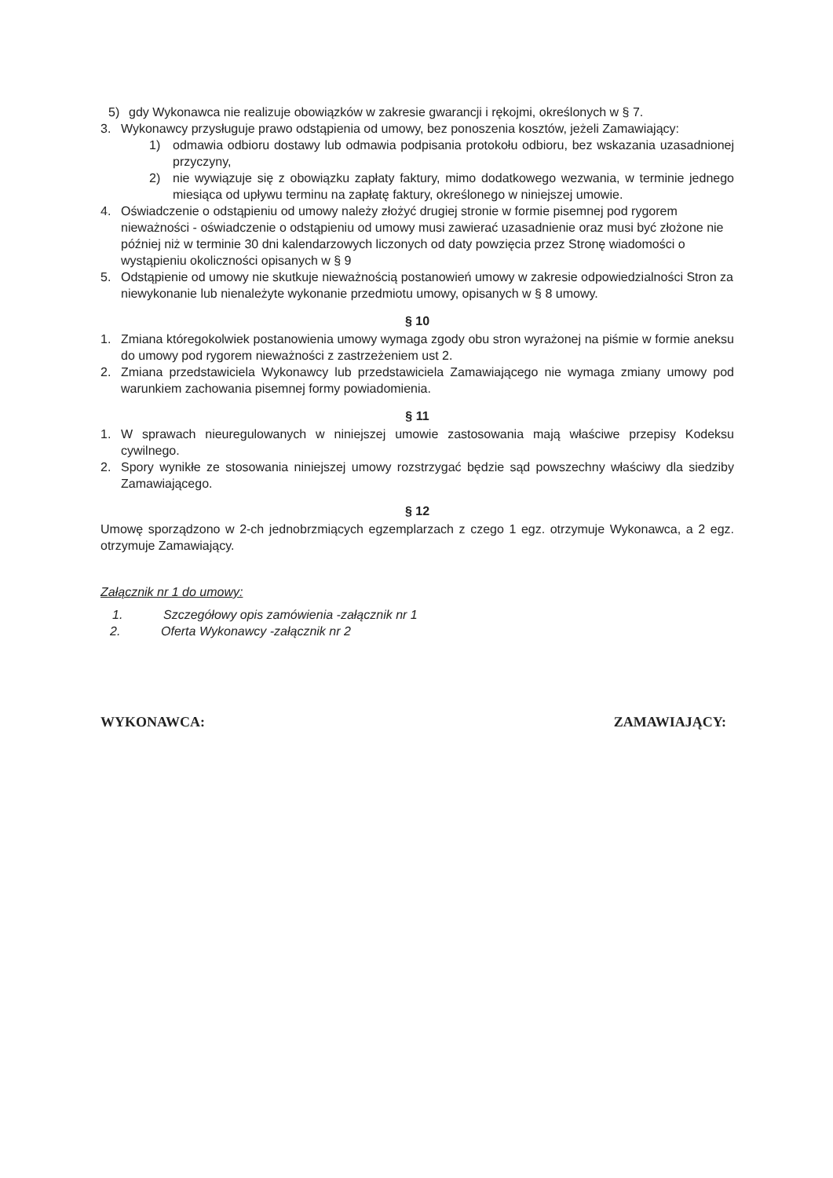5) gdy Wykonawca nie realizuje obowiązków w zakresie gwarancji i rękojmi, określonych w § 7.
3. Wykonawcy przysługuje prawo odstąpienia od umowy, bez ponoszenia kosztów, jeżeli Zamawiający:
1) odmawia odbioru dostawy lub odmawia podpisania protokołu odbioru, bez wskazania uzasadnionej przyczyny,
2) nie wywiązuje się z obowiązku zapłaty faktury, mimo dodatkowego wezwania, w terminie jednego miesiąca od upływu terminu na zapłatę faktury, określonego w niniejszej umowie.
4. Oświadczenie o odstąpieniu od umowy należy złożyć drugiej stronie w formie pisemnej pod rygorem nieważności - oświadczenie o odstąpieniu od umowy musi zawierać uzasadnienie oraz musi być złożone nie później niż w terminie 30 dni kalendarzowych liczonych od daty powzięcia przez Stronę wiadomości o wystąpieniu okoliczności opisanych w § 9
5. Odstąpienie od umowy nie skutkuje nieważnością postanowień umowy w zakresie odpowiedzialności Stron za niewykonanie lub nienależyte wykonanie przedmiotu umowy, opisanych w § 8 umowy.
§ 10
1. Zmiana któregokolwiek postanowienia umowy wymaga zgody obu stron wyrażonej na piśmie w formie aneksu do umowy pod rygorem nieważności z zastrzeżeniem ust 2.
2. Zmiana przedstawiciela Wykonawcy lub przedstawiciela Zamawiającego nie wymaga zmiany umowy pod warunkiem zachowania pisemnej formy powiadomienia.
§ 11
1. W sprawach nieuregulowanych w niniejszej umowie zastosowania mają właściwe przepisy Kodeksu cywilnego.
2. Spory wynikłe ze stosowania niniejszej umowy rozstrzygać będzie sąd powszechny właściwy dla siedziby Zamawiającego.
§ 12
Umowę sporządzono w 2-ch jednobrzmiących egzemplarzach z czego 1 egz. otrzymuje Wykonawca, a 2 egz. otrzymuje Zamawiający.
Załącznik nr 1 do umowy:
1. Szczegółowy opis zamówienia -załącznik nr 1
2. Oferta Wykonawcy -załącznik nr 2
WYKONAWCA: ZAMAWIAJĄCY: